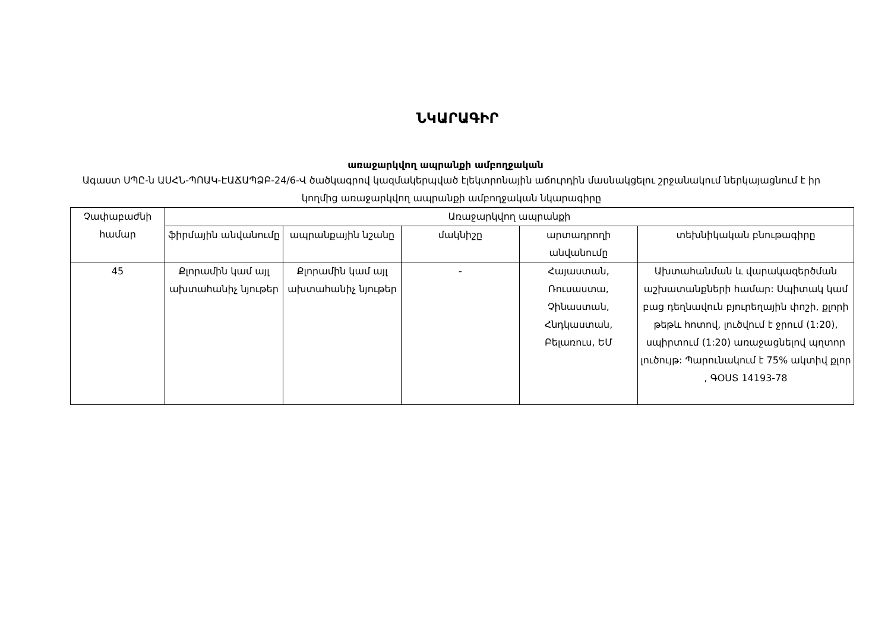ՆԿԱՐԱԳԻՐ
առաջարկվող ապրանքի ամբողջական
Ագաստ ՍՊԸ-ն ԱՍՀՆ-ՊՈԱԿ-ԷԱՃԱՊՁԲ-24/6-Վ ծածկագրով կազմակերպված էլեկտրոնային աճուրդին մասնակցելու շրջանակում ներկայացնում է իր կողմից առաջարկվող ապրանքի ամբողջական նկարագիրը
| Չափաբաժնի համար | Առաջարկվող ապրանքի | | | | |
| --- | --- | --- | --- | --- | --- |
| | ֆիրմային անվանումը | ապրանքային նշանը | մակնիշը | արտադրողի անվանումը | տեխնիկական բնութագիրը |
| 45 | Քլորամին կամ այլ ախտահանիչ նյութեր | Քլորամին կամ այլ ախտահանիչ նյութեր | - | Հայաստան, Ռուսաստա, Չինաստան, Հնդկաստան, Բելառուս, ԵՄ | Ախտահանման և վարակազերծման աշխատանքների համար: Սպիտակ կամ բաց դեղնավուն բյուրեղային փոշի, քլորի թեթև հոտով, լուծվում է ջրում (1:20), սպիրտում (1:20) առաջացնելով պղտոր լուծույթ: Պարունակում է 75% ակտիվ քլոր , ԳՕՍՏ 14193-78 |